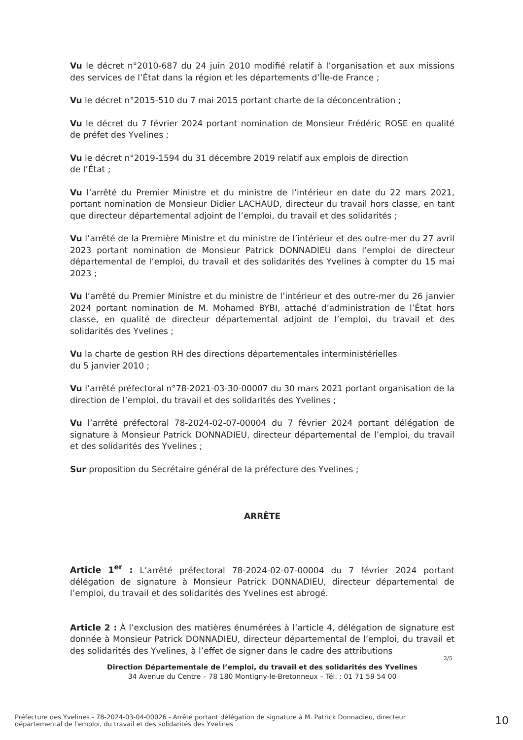Vu le décret n°2010-687 du 24 juin 2010 modifié relatif à l’organisation et aux missions des services de l’État dans la région et les départements d’Île-de France ;
Vu le décret n°2015-510 du 7 mai 2015 portant charte de la déconcentration ;
Vu le décret du 7 février 2024 portant nomination de Monsieur Frédéric ROSE en qualité de préfet des Yvelines ;
Vu le décret n°2019-1594 du 31 décembre 2019 relatif aux emplois de direction
de l’État ;
Vu l’arrêté du Premier Ministre et du ministre de l’intérieur en date du 22 mars 2021, portant nomination de Monsieur Didier LACHAUD, directeur du travail hors classe, en tant que directeur départemental adjoint de l’emploi, du travail et des solidarités ;
Vu l’arrêté de la Première Ministre et du ministre de l’intérieur et des outre-mer du 27 avril 2023 portant nomination de Monsieur Patrick DONNADIEU dans l’emploi de directeur départemental de l’emploi, du travail et des solidarités des Yvelines à compter du 15 mai 2023 ;
Vu l’arrêté du Premier Ministre et du ministre de l’intérieur et des outre-mer du 26 janvier 2024 portant nomination de M. Mohamed BYBI, attaché d’administration de l’État hors classe, en qualité de directeur départemental adjoint de l’emploi, du travail et des solidarités des Yvelines ;
Vu la charte de gestion RH des directions départementales interministérielles
du 5 janvier 2010 ;
Vu l’arrêté préfectoral n°78-2021-03-30-00007 du 30 mars 2021 portant organisation de la direction de l’emploi, du travail et des solidarités des Yvelines ;
Vu l’arrêté préfectoral 78-2024-02-07-00004 du 7 février 2024 portant délégation de signature à Monsieur Patrick DONNADIEU, directeur départemental de l’emploi, du travail et des solidarités des Yvelines ;
Sur proposition du Secrétaire général de la préfecture des Yvelines ;
ARRÊTE
Article 1<sup>er</sup> : L’arrêté préfectoral 78-2024-02-07-00004 du 7 février 2024 portant délégation de signature à Monsieur Patrick DONNADIEU, directeur départemental de l’emploi, du travail et des solidarités des Yvelines est abrogé.
Article 2 : À l’exclusion des matières énumérées à l’article 4, délégation de signature est donnée à Monsieur Patrick DONNADIEU, directeur départemental de l’emploi, du travail et des solidarités des Yvelines, à l’effet de signer dans le cadre des attributions
2/5
Direction Départementale de l’emploi, du travail et des solidarités des Yvelines
34 Avenue du Centre – 78 180 Montigny-le-Bretonneux – Tél. : 01 71 59 54 00
Préfecture des Yvelines - 78-2024-03-04-00026 - Arrêté portant délégation de signature à M. Patrick Donnadieu, directeur départemental de l'emploi, du travail et des solidarités des Yvelines
10